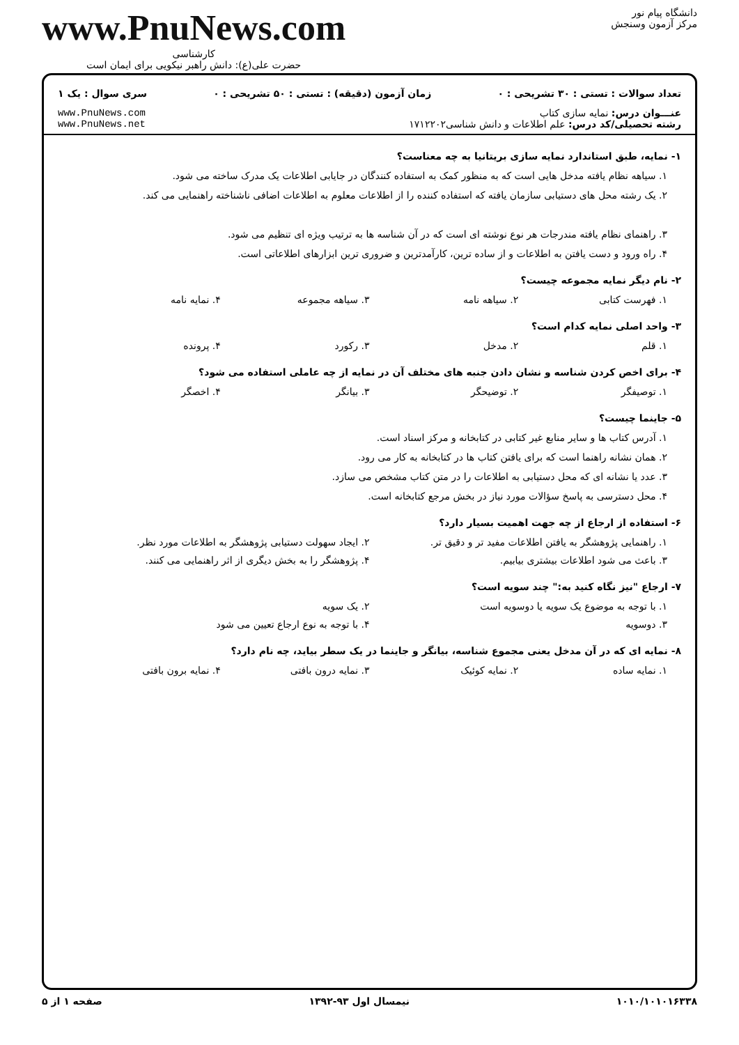دانشگاه پیام نور
مرکز آزمون وسنجش
www.PnuNews.com
کارشناسی
حضرت علی(ع): دانش راهبر نیکویی برای ایمان است
تعداد سوالات : تستی : ۳۰ تشریحی : ۰ زمان آزمون (دقیقه) : تستی : ۵۰ تشریحی : ۰ سری سوال : یک ۱
عنـــوان درس: نمایه سازی کتاب
رشته تحصیلی/کد درس: علم اطلاعات و دانش شناسی۱۷۱۲۲۰۲
www.PnuNews.com
www.PnuNews.net
۱- نمایه، طبق استاندارد نمایه سازی بریتانیا به چه معناست؟
۱. سیاهه نظام یافته مدخل هایی است که به منظور کمک به استفاده کنندگان در جایابی اطلاعات یک مدرک ساخته می شود.
۲. یک رشته محل های دستیابی سازمان یافته که استفاده کننده را از اطلاعات معلوم به اطلاعات اضافی ناشناخته راهنمایی می کند.
۳. راهنمای نظام یافته مندرجات هر نوع نوشته ای است که در آن شناسه ها به ترتیب ویژه ای تنظیم می شود.
۴. راه ورود و دست یافتن به اطلاعات و از ساده ترین، کارآمدترین و ضروری ترین ابزارهای اطلاعاتی است.
۲- نام دیگر نمایه مجموعه چیست؟
۱. فهرست کتابی ۲. سیاهه نامه ۳. سیاهه مجموعه ۴. نمایه نامه
۳- واحد اصلی نمایه کدام است؟
۱. قلم ۲. مدخل ۳. رکورد ۴. پرونده
۴- برای اخص کردن شناسه و نشان دادن جنبه های مختلف آن در نمایه از چه عاملی استفاده می شود؟
۱. توصیفگر ۲. توضیحگر ۳. بیانگر ۴. اخصگر
۵- جاینما چیست؟
۱. آدرس کتاب ها و سایر منابع غیر کتابی در کتابخانه و مرکز اسناد است.
۲. همان نشانه راهنما است که برای یافتن کتاب ها در کتابخانه به کار می رود.
۳. عدد یا نشانه ای که محل دستیابی به اطلاعات را در متن کتاب مشخص می سازد.
۴. محل دسترسی به پاسخ سؤالات مورد نیاز در بخش مرجع کتابخانه است.
۶- استفاده از ارجاع از چه جهت اهمیت بسیار دارد؟
۱. راهنمایی پژوهشگر به یافتن اطلاعات مفید تر و دقیق تر. ۲. ایجاد سهولت دستیابی پژوهشگر به اطلاعات مورد نظر.
۳. باعث می شود اطلاعات بیشتری بیابیم. ۴. پژوهشگر را به بخش دیگری از اثر راهنمایی می کنند.
۷- ارجاع "نیز نگاه کنید به:" چند سویه است؟
۱. با توجه به موضوع یک سویه یا دوسویه است ۲. یک سویه
۳. دوسویه ۴. با توجه به نوع ارجاع تعیین می شود
۸- نمایه ای که در آن مدخل یعنی مجموع شناسه، بیانگر و جاینما در یک سطر بیاید، چه نام دارد؟
۱. نمایه ساده ۲. نمایه کوئیک ۳. نمایه درون بافتی ۴. نمایه برون بافتی
۱۰۱۰/۱۰۱۰۱۶۳۳۸ نیمسال اول ۹۳-۱۳۹۲ صفحه ۱ از ۵